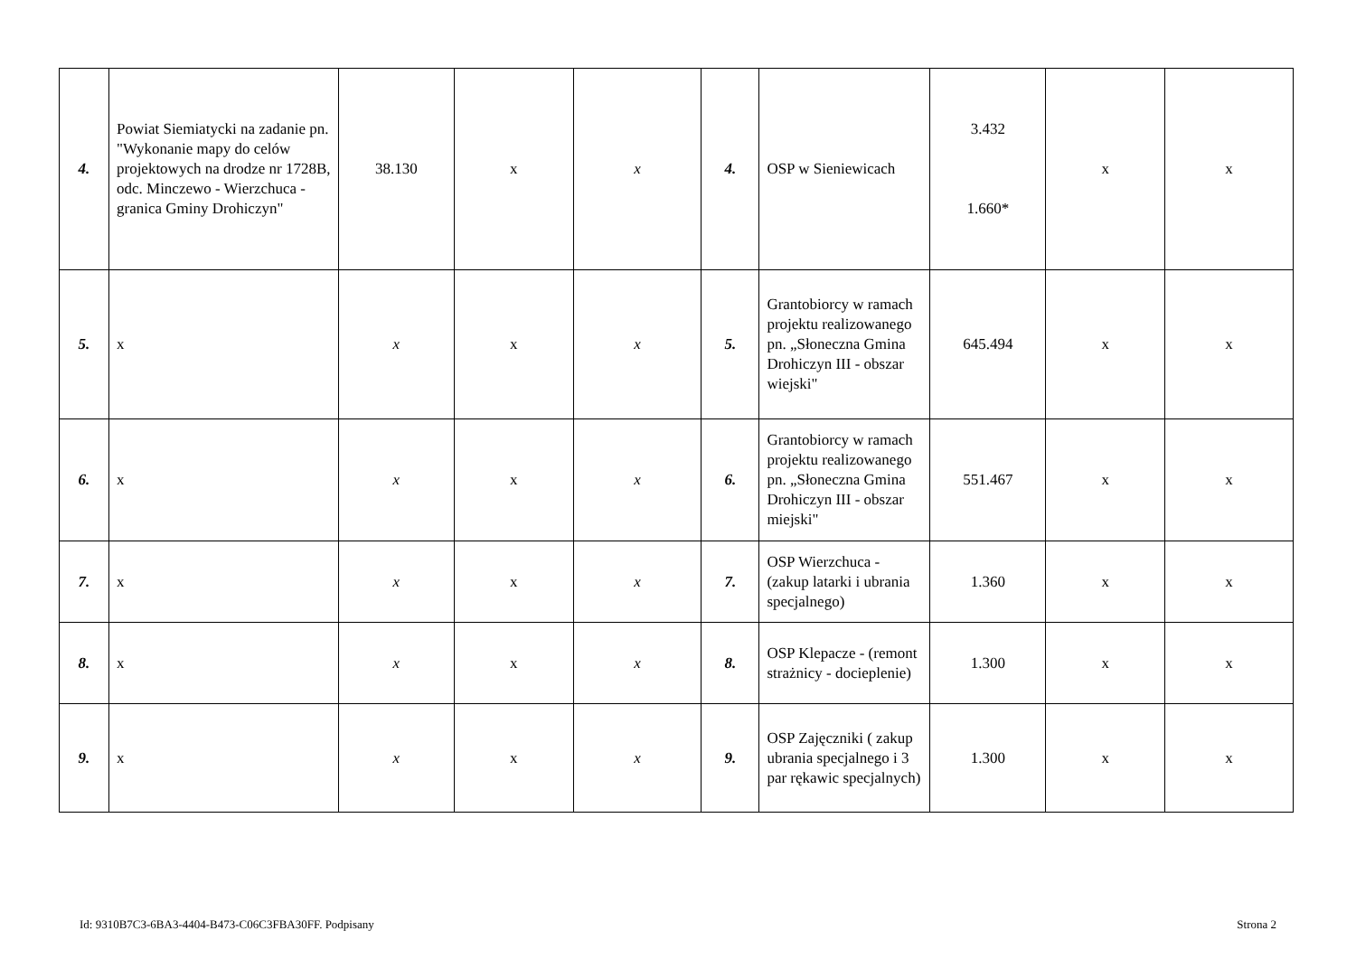| 4. | Powiat Siemiatycki na zadanie pn. "Wykonanie mapy do celów projektowych na drodze nr 1728B, odc. Minczewo - Wierzchuca - granica Gminy Drohiczyn" | 38.130 | x | x | 4. | OSP w Sieniewicach | 3.432 1.660* | x | x |
| 5. | x | x | x | x | 5. | Grantobiorcy w ramach projektu realizowanego pn. „Słoneczna Gmina Drohiczyn III - obszar wiejski" | 645.494 | x | x |
| 6. | x | x | x | x | 6. | Grantobiorcy w ramach projektu realizowanego pn. „Słoneczna Gmina Drohiczyn III - obszar miejski" | 551.467 | x | x |
| 7. | x | x | x | x | 7. | OSP Wierzchuca - (zakup latarki i ubrania specjalnego) | 1.360 | x | x |
| 8. | x | x | x | x | 8. | OSP Klepacze - (remont strażnicy - docieplenie) | 1.300 | x | x |
| 9. | x | x | x | x | 9. | OSP Zajęczniki ( zakup ubrania specjalnego i 3 par rękawic specjalnych) | 1.300 | x | x |
Id: 9310B7C3-6BA3-4404-B473-C06C3FBA30FF. Podpisany Strona 2